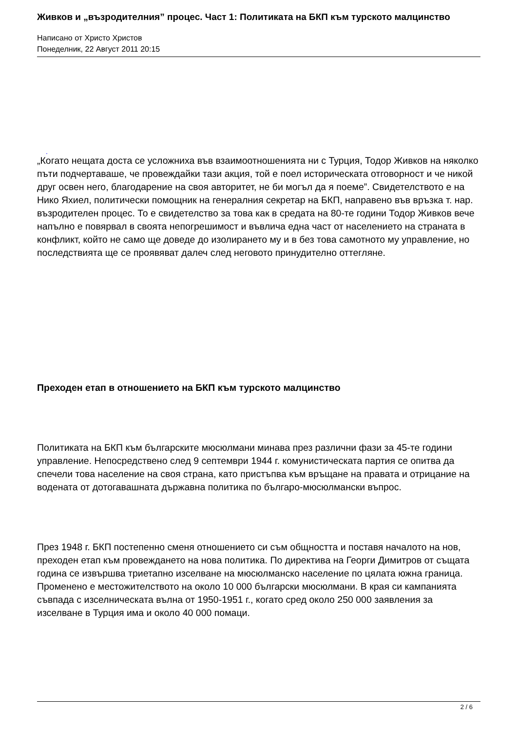Живков и „възродителния” процес. Част 1: Политиката на БКП към турското малцинство
Написано от Христо Христов
Понеделник, 22 Август 2011 20:15
.
„Когато нещата доста се усложниха във взаимоотношенията ни с Турция, Тодор Живков на няколко пъти подчертаваше, че провеждайки тази акция, той е поел историческата отговорност и че никой друг освен него, благодарение на своя авторитет, не би могъл да я поеме”. Свидетелството е на Нико Яхиел, политически помощник на генералния секретар на БКП, направено във връзка т. нар. възродителен процес. То е свидетелство за това как в средата на 80-те години Тодор Живков вече напълно е повярвал в своята непогрешимост и въвлича една част от населението на страната в конфликт, който не само ще доведе до изолирането му и в без това самотното му управление, но последствията ще се проявяват далеч след неговото принудително оттегляне.
Преходен етап в отношението на БКП към турското малцинство
Политиката на БКП към българските мюсюлмани минава през различни фази за 45-те години управление. Непосредствено след 9 септември 1944 г. комунистическата партия се опитва да спечели това население на своя страна, като пристъпва към връщане на правата и отрицание на водената от дотогавашната държавна политика по българо-мюсюлмански въпрос.
През 1948 г. БКП постепенно сменя отношението си съм общността и поставя началото на нов, преходен етап към провеждането на нова политика. По директива на Георги Димитров от същата година се извършва триетапно изселване на мюсюлманско население по цялата южна граница. Променено е местожителството на около 10 000 български мюсюлмани. В края си кампанията съвпада с изселническата вълна от 1950-1951 г., когато сред около 250 000 заявления за изселване в Турция има и около 40 000 помаци.
2 / 6